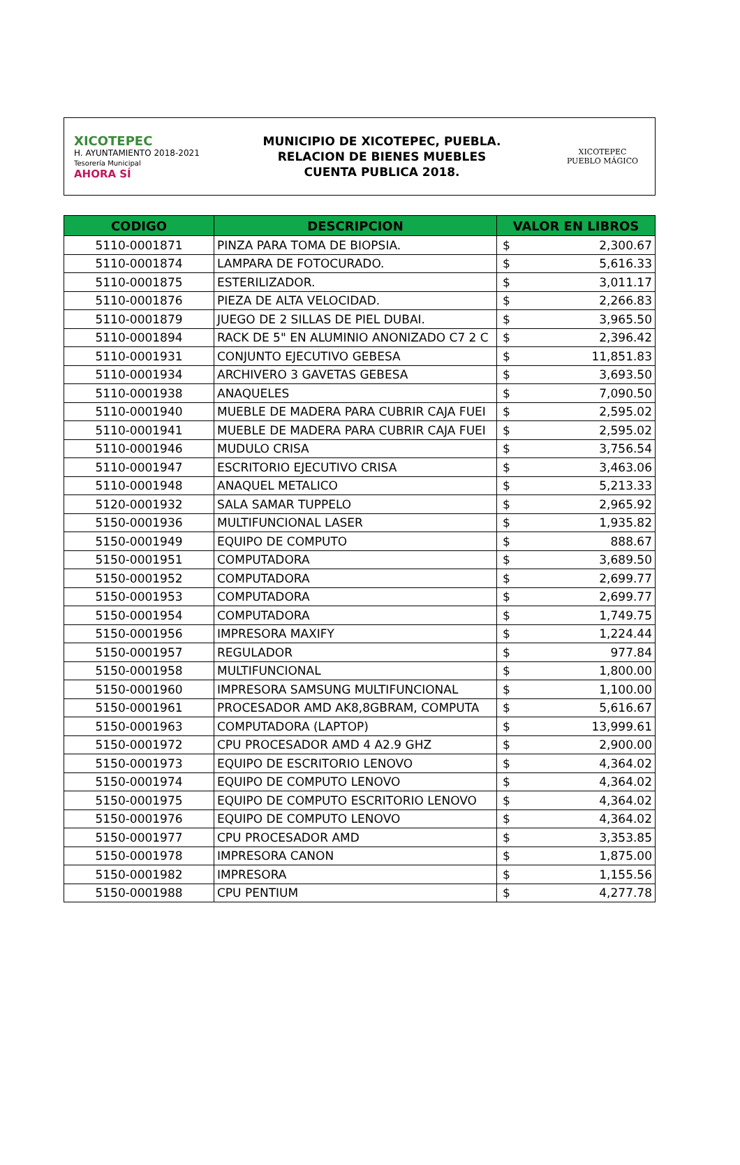XICOTEPEC
H. AYUNTAMIENTO 2018-2021
Tesorería Municipal
AHORA SÍ
MUNICIPIO DE XICOTEPEC, PUEBLA.
RELACION DE BIENES MUEBLES
CUENTA PUBLICA 2018.
XICOTEPEC
PUEBLO MÁGICO
| CODIGO | DESCRIPCION | VALOR EN LIBROS | |
| --- | --- | --- | --- |
| 5110-0001871 | PINZA PARA TOMA DE BIOPSIA. | $ | 2,300.67 |
| 5110-0001874 | LAMPARA DE FOTOCURADO. | $ | 5,616.33 |
| 5110-0001875 | ESTERILIZADOR. | $ | 3,011.17 |
| 5110-0001876 | PIEZA DE ALTA VELOCIDAD. | $ | 2,266.83 |
| 5110-0001879 | JUEGO DE 2 SILLAS DE PIEL DUBAI. | $ | 3,965.50 |
| 5110-0001894 | RACK DE 5" EN ALUMINIO ANONIZADO C7 2 C | $ | 2,396.42 |
| 5110-0001931 | CONJUNTO EJECUTIVO GEBESA | $ | 11,851.83 |
| 5110-0001934 | ARCHIVERO 3 GAVETAS GEBESA | $ | 3,693.50 |
| 5110-0001938 | ANAQUELES | $ | 7,090.50 |
| 5110-0001940 | MUEBLE DE MADERA PARA CUBRIR CAJA FUEI | $ | 2,595.02 |
| 5110-0001941 | MUEBLE DE MADERA PARA CUBRIR CAJA FUEI | $ | 2,595.02 |
| 5110-0001946 | MUDULO CRISA | $ | 3,756.54 |
| 5110-0001947 | ESCRITORIO EJECUTIVO CRISA | $ | 3,463.06 |
| 5110-0001948 | ANAQUEL METALICO | $ | 5,213.33 |
| 5120-0001932 | SALA SAMAR TUPPELO | $ | 2,965.92 |
| 5150-0001936 | MULTIFUNCIONAL LASER | $ | 1,935.82 |
| 5150-0001949 | EQUIPO DE COMPUTO | $ | 888.67 |
| 5150-0001951 | COMPUTADORA | $ | 3,689.50 |
| 5150-0001952 | COMPUTADORA | $ | 2,699.77 |
| 5150-0001953 | COMPUTADORA | $ | 2,699.77 |
| 5150-0001954 | COMPUTADORA | $ | 1,749.75 |
| 5150-0001956 | IMPRESORA MAXIFY | $ | 1,224.44 |
| 5150-0001957 | REGULADOR | $ | 977.84 |
| 5150-0001958 | MULTIFUNCIONAL | $ | 1,800.00 |
| 5150-0001960 | IMPRESORA SAMSUNG MULTIFUNCIONAL | $ | 1,100.00 |
| 5150-0001961 | PROCESADOR AMD AK8,8GBRAM, COMPUTA | $ | 5,616.67 |
| 5150-0001963 | COMPUTADORA (LAPTOP) | $ | 13,999.61 |
| 5150-0001972 | CPU PROCESADOR AMD 4 A2.9 GHZ | $ | 2,900.00 |
| 5150-0001973 | EQUIPO DE ESCRITORIO LENOVO | $ | 4,364.02 |
| 5150-0001974 | EQUIPO DE COMPUTO LENOVO | $ | 4,364.02 |
| 5150-0001975 | EQUIPO DE COMPUTO ESCRITORIO LENOVO | $ | 4,364.02 |
| 5150-0001976 | EQUIPO DE COMPUTO LENOVO | $ | 4,364.02 |
| 5150-0001977 | CPU PROCESADOR AMD | $ | 3,353.85 |
| 5150-0001978 | IMPRESORA CANON | $ | 1,875.00 |
| 5150-0001982 | IMPRESORA | $ | 1,155.56 |
| 5150-0001988 | CPU PENTIUM | $ | 4,277.78 |